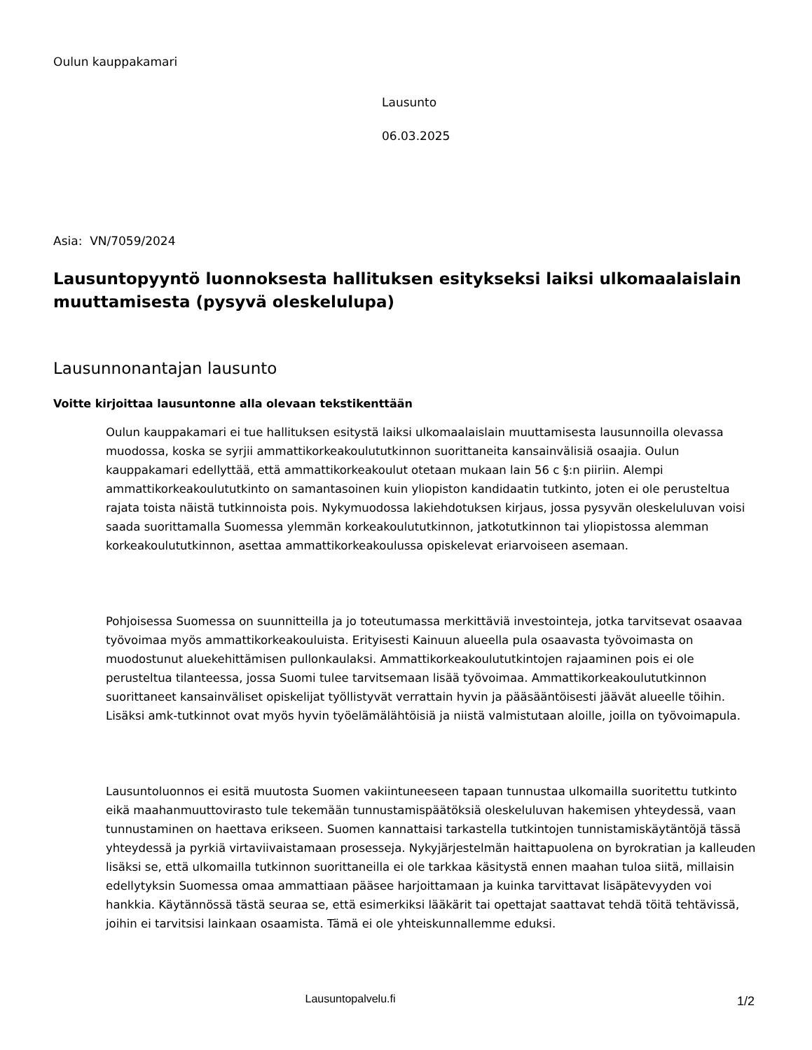Oulun kauppakamari
Lausunto
06.03.2025
Asia: VN/7059/2024
Lausuntopyyntö luonnoksesta hallituksen esitykseksi laiksi ulkomaalaislain muuttamisesta (pysyvä oleskelulupa)
Lausunnonantajan lausunto
Voitte kirjoittaa lausuntonne alla olevaan tekstikenttään
Oulun kauppakamari ei tue hallituksen esitystä laiksi ulkomaalaislain muuttamisesta lausunnoilla olevassa muodossa, koska se syrjii ammattikorkeakoulututkinnon suorittaneita kansainvälisiä osaajia. Oulun kauppakamari edellyttää, että ammattikorkeakoulut otetaan mukaan lain 56 c §:n piiriin. Alempi ammattikorkeakoulututkinto on samantasoinen kuin yliopiston kandidaatin tutkinto, joten ei ole perusteltua rajata toista näistä tutkinnoista pois. Nykymuodossa lakiehdotuksen kirjaus, jossa pysyvän oleskeluluvan voisi saada suorittamalla Suomessa ylemmän korkeakoulututkinnon, jatkotutkinnon tai yliopistossa alemman korkeakoulututkinnon, asettaa ammattikorkeakoulussa opiskelevat eriarvoiseen asemaan.
Pohjoisessa Suomessa on suunnitteilla ja jo toteutumassa merkittäviä investointeja, jotka tarvitsevat osaavaa työvoimaa myös ammattikorkeakouluista. Erityisesti Kainuun alueella pula osaavasta työvoimasta on muodostunut aluekehittämisen pullonkaulaksi. Ammattikorkeakoulututkintojen rajaaminen pois ei ole perusteltua tilanteessa, jossa Suomi tulee tarvitsemaan lisää työvoimaa. Ammattikorkeakoulututkinnon suorittaneet kansainväliset opiskelijat työllistyvät verrattain hyvin ja pääsääntöisesti jäävät alueelle töihin. Lisäksi amk-tutkinnot ovat myös hyvin työelämälähtöisiä ja niistä valmistutaan aloille, joilla on työvoimapula.
Lausuntoluonnos ei esitä muutosta Suomen vakiintuneeseen tapaan tunnustaa ulkomailla suoritettu tutkinto eikä maahanmuuttovirasto tule tekemään tunnustamispäätöksiä oleskeluluvan hakemisen yhteydessä, vaan tunnustaminen on haettava erikseen. Suomen kannattaisi tarkastella tutkintojen tunnistamiskäytäntöjä tässä yhteydessä ja pyrkiä virtaviivaistamaan prosesseja. Nykyjärjestelmän haittapuolena on byrokratian ja kalleuden lisäksi se, että ulkomailla tutkinnon suorittaneilla ei ole tarkkaa käsitystä ennen maahan tuloa siitä, millaisin edellytyksin Suomessa omaa ammattiaan pääsee harjoittamaan ja kuinka tarvittavat lisäpätevyyden voi hankkia. Käytännössä tästä seuraa se, että esimerkiksi lääkärit tai opettajat saattavat tehdä töitä tehtävissä, joihin ei tarvitsisi lainkaan osaamista. Tämä ei ole yhteiskunnallemme eduksi.
Lausuntopalvelu.fi 1/2